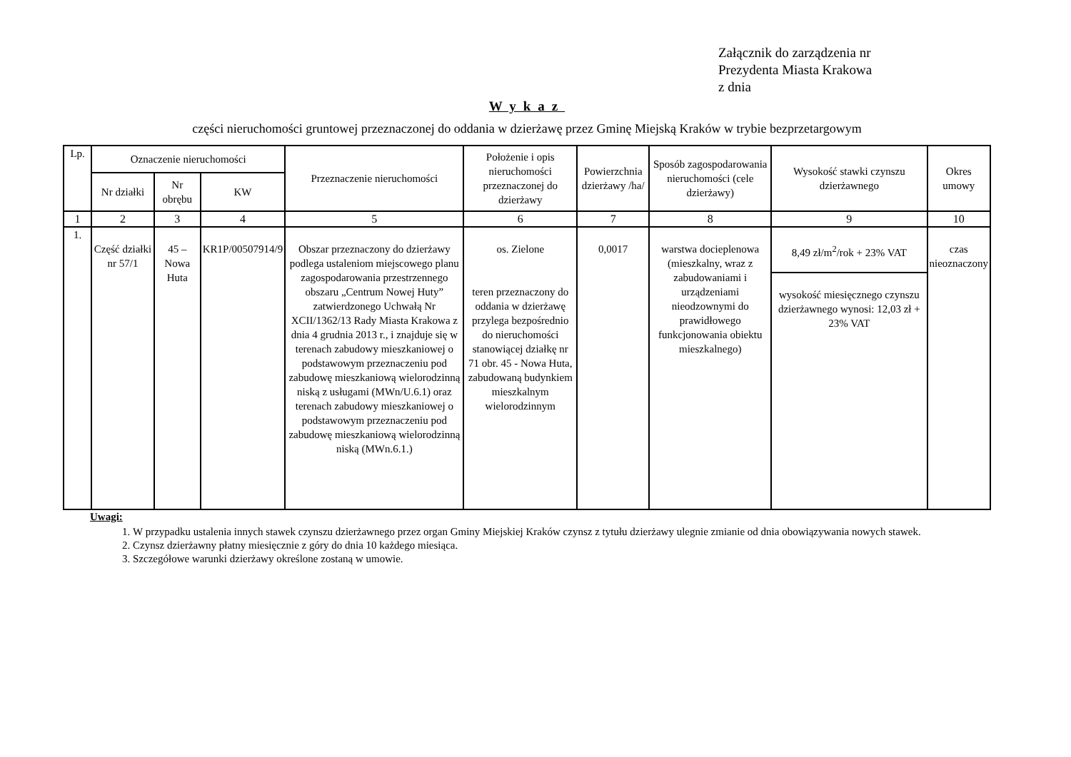Załącznik do zarządzenia nr
Prezydenta Miasta Krakowa
z dnia
Wykaz
części nieruchomości gruntowej przeznaczonej do oddania w dzierżawę przez Gminę Miejską Kraków w trybie bezprzetargowym
| Lp. | Oznaczenie nieruchomości | | | Przeznaczenie nieruchomości | Położenie i opis nieruchomości przeznaczonej do dzierżawy | Powierzchnia dzierżawy /ha/ | Sposób zagospodarowania nieruchomości (cele dzierżawy) | Wysokość stawki czynszu dzierżawnego | Okres umowy |
| --- | --- | --- | --- | --- | --- | --- | --- | --- | --- |
| | Nr działki | Nr obrębu | KW | | | | | | |
| 1 | 2 | 3 | 4 | 5 | 6 | 7 | 8 | 9 | 10 |
| 1. | Część działki nr 57/1 | 45 – Nowa Huta | KR1P/00507914/9 | Obszar przeznaczony do dzierżawy podlega ustaleniom miejscowego planu zagospodarowania przestrzennego obszaru „Centrum Nowej Huty” zatwierdzonego Uchwałą Nr XCII/1362/13 Rady Miasta Krakowa z dnia 4 grudnia 2013 r., i znajduje się w terenach zabudowy mieszkaniowej o podstawowym przeznaczeniu pod zabudowę mieszkaniową wielorodzinną niską z usługami (MWn/U.6.1) oraz terenach zabudowy mieszkaniowej o podstawowym przeznaczeniu pod zabudowę mieszkaniową wielorodzinną niską (MWn.6.1.) | os. Zielone teren przeznaczony do oddania w dzierżawę przylega bezpośrednio do nieruchomości stanowiącej działkę nr 71 obr. 45 - Nowa Huta, zabudowaną budynkiem mieszkalnym wielorodzinnym | 0,0017 | warstwa docieplenowa (mieszkalny, wraz z zabudowaniami i urządzeniami nieodzownymi do prawidłowego funkcjonowania obiektu mieszkalnego) | 8,49 zł/m<sup>2</sup>/rok + 23% VAT | czas nieoznaczony |
| | | | | | | | | wysokość miesięcznego czynszu dzierżawnego wynosi: 12,03 zł + 23% VAT | |
Uwagi:
1. W przypadku ustalenia innych stawek czynszu dzierżawnego przez organ Gminy Miejskiej Kraków czynsz z tytułu dzierżawy ulegnie zmianie od dnia obowiązywania nowych stawek.
2. Czynsz dzierżawny płatny miesięcznie z góry do dnia 10 każdego miesiąca.
3. Szczegółowe warunki dzierżawy określone zostaną w umowie.